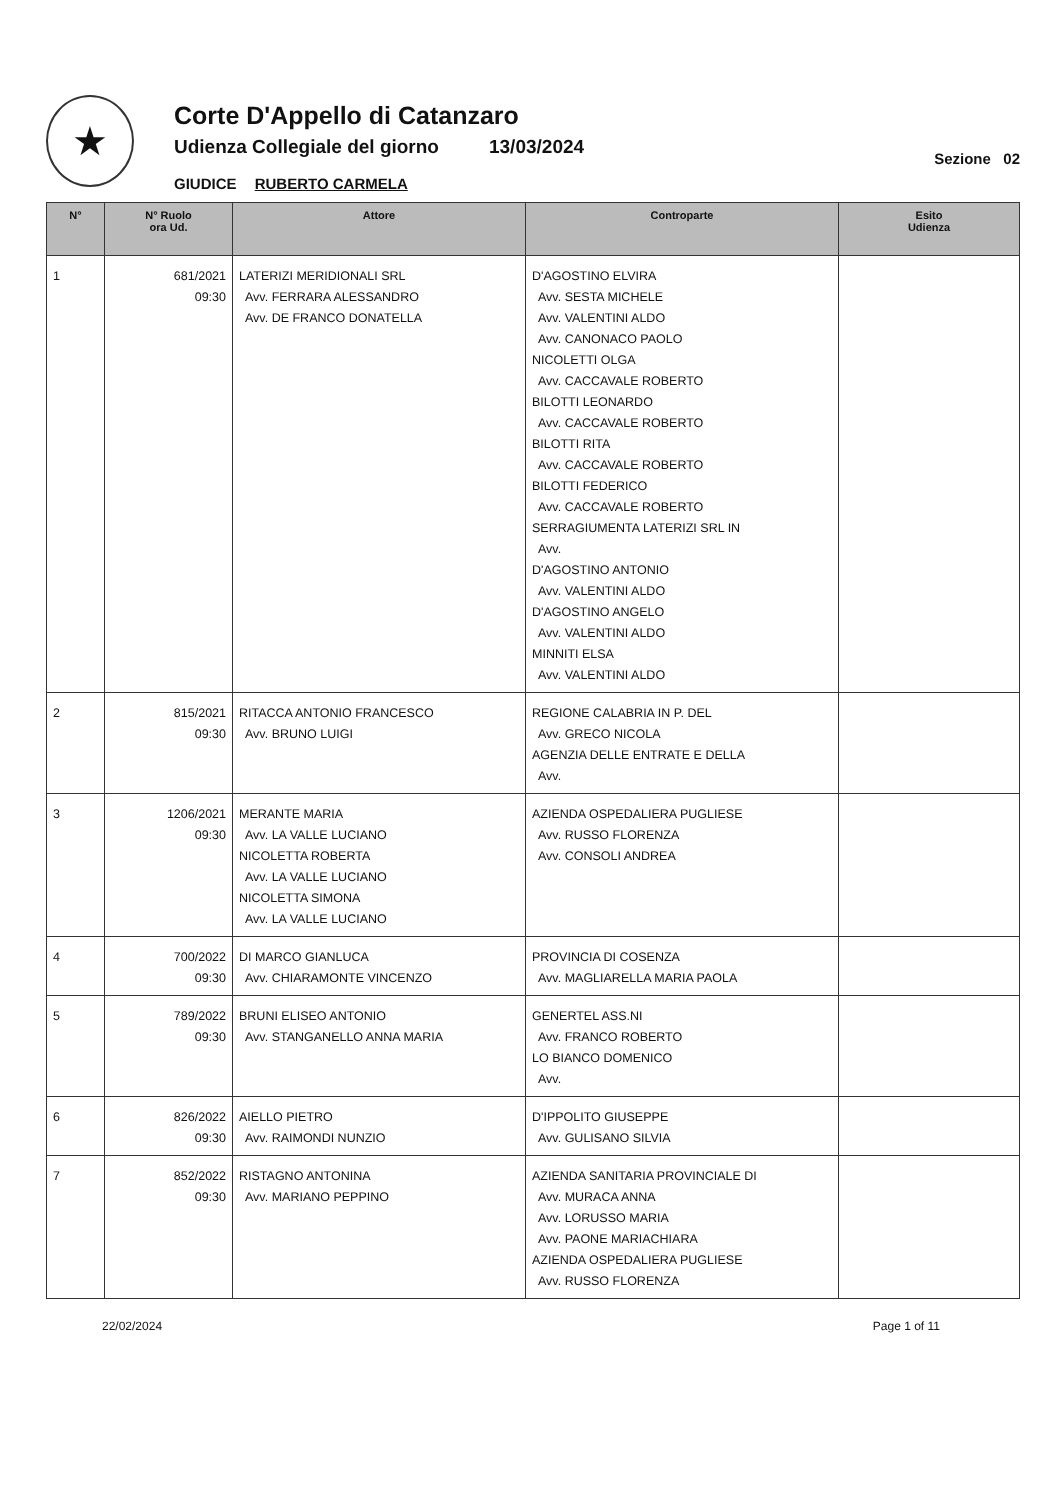★
Corte D'Appello di Catanzaro
Udienza Collegiale del giorno 13/03/2024
Sezione 02
GIUDICE RUBERTO CARMELA
| N° | N° Ruolo ora Ud. | Attore | Controparte | Esito Udienza |
| --- | --- | --- | --- | --- |
| 1 | 681/2021 09:30 | LATERIZI MERIDIONALI SRL Avv. FERRARA ALESSANDRO Avv. DE FRANCO DONATELLA | D'AGOSTINO ELVIRA Avv. SESTA MICHELE Avv. VALENTINI ALDO Avv. CANONACO PAOLO NICOLETTI OLGA Avv. CACCAVALE ROBERTO BILOTTI LEONARDO Avv. CACCAVALE ROBERTO BILOTTI RITA Avv. CACCAVALE ROBERTO BILOTTI FEDERICO Avv. CACCAVALE ROBERTO SERRAGIUMENTA LATERIZI SRL IN Avv. D'AGOSTINO ANTONIO Avv. VALENTINI ALDO D'AGOSTINO ANGELO Avv. VALENTINI ALDO MINNITI ELSA Avv. VALENTINI ALDO | |
| 2 | 815/2021 09:30 | RITACCA ANTONIO FRANCESCO Avv. BRUNO LUIGI | REGIONE CALABRIA IN P. DEL Avv. GRECO NICOLA AGENZIA DELLE ENTRATE E DELLA Avv. | |
| 3 | 1206/2021 09:30 | MERANTE MARIA Avv. LA VALLE LUCIANO NICOLETTA ROBERTA Avv. LA VALLE LUCIANO NICOLETTA SIMONA Avv. LA VALLE LUCIANO | AZIENDA OSPEDALIERA PUGLIESE Avv. RUSSO FLORENZA Avv. CONSOLI ANDREA | |
| 4 | 700/2022 09:30 | DI MARCO GIANLUCA Avv. CHIARAMONTE VINCENZO | PROVINCIA DI COSENZA Avv. MAGLIARELLA MARIA PAOLA | |
| 5 | 789/2022 09:30 | BRUNI ELISEO ANTONIO Avv. STANGANELLO ANNA MARIA | GENERTEL ASS.NI Avv. FRANCO ROBERTO LO BIANCO DOMENICO Avv. | |
| 6 | 826/2022 09:30 | AIELLO PIETRO Avv. RAIMONDI NUNZIO | D'IPPOLITO GIUSEPPE Avv. GULISANO SILVIA | |
| 7 | 852/2022 09:30 | RISTAGNO ANTONINA Avv. MARIANO PEPPINO | AZIENDA SANITARIA PROVINCIALE DI Avv. MURACA ANNA Avv. LORUSSO MARIA Avv. PAONE MARIACHIARA AZIENDA OSPEDALIERA PUGLIESE Avv. RUSSO FLORENZA | |
22/02/2024 Page 1 of 11